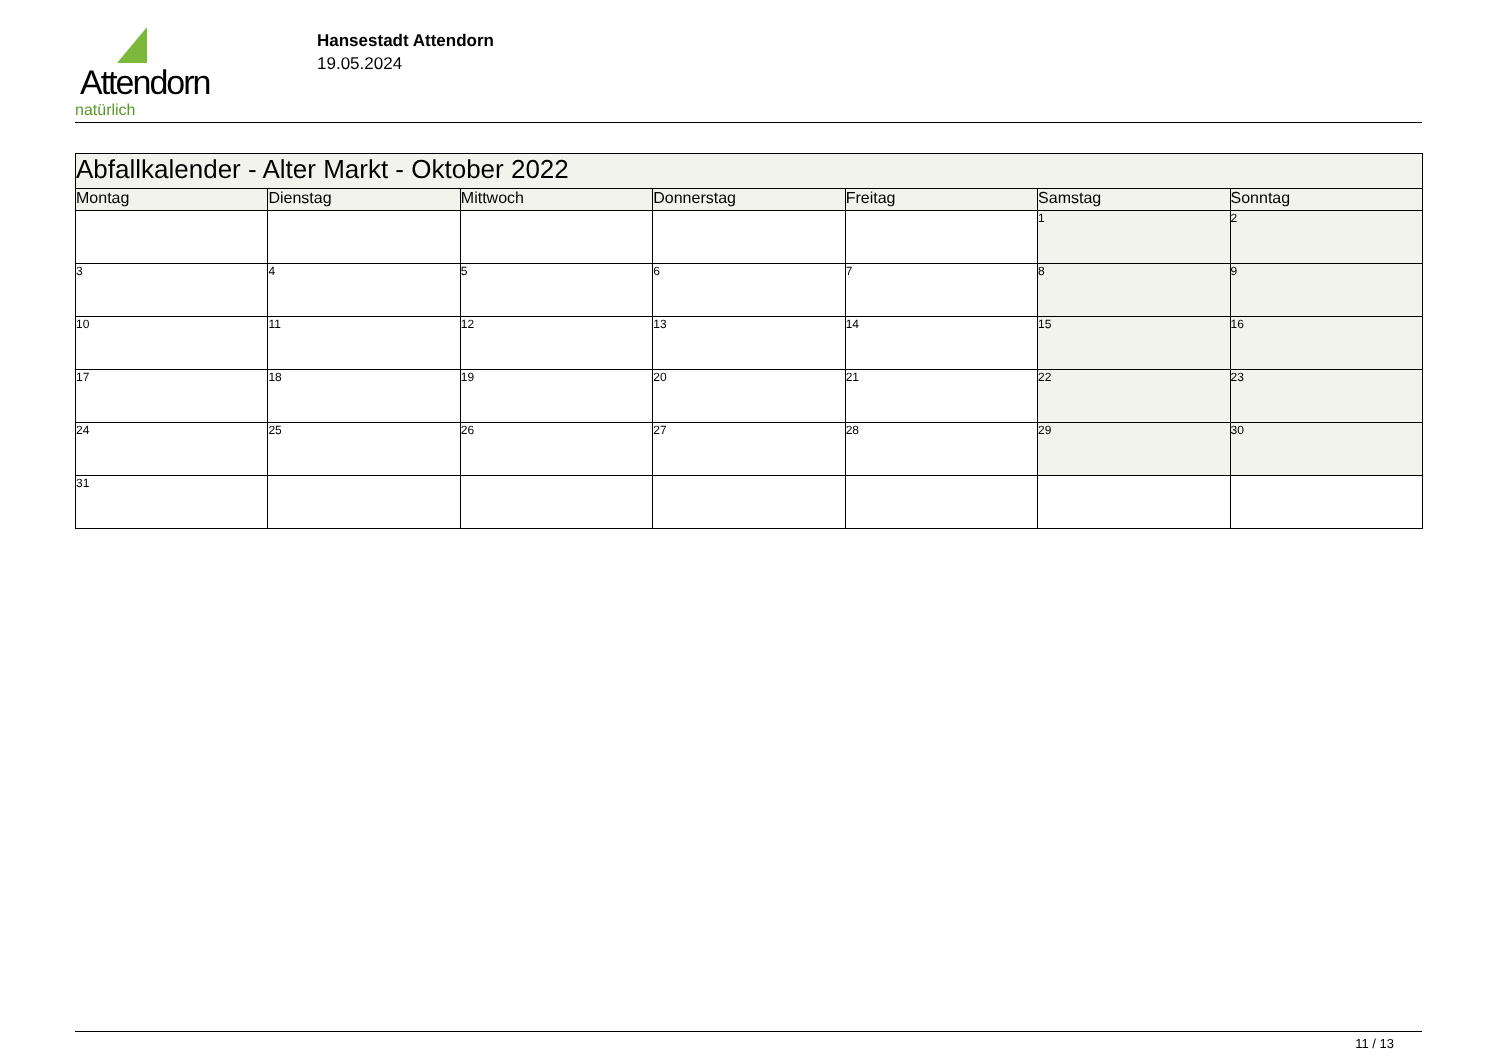Attendorn
natürlich
Hansestadt Attendorn
19.05.2024
| Abfallkalender - Alter Markt - Oktober 2022 | | | | | | |
| --- | --- | --- | --- | --- | --- | --- |
| Montag | Dienstag | Mittwoch | Donnerstag | Freitag | Samstag | Sonntag |
| | | | | | 1 | 2 |
| 3 | 4 | 5 | 6 | 7 | 8 | 9 |
| 10 | 11 | 12 | 13 | 14 | 15 | 16 |
| 17 | 18 | 19 | 20 | 21 | 22 | 23 |
| 24 | 25 | 26 | 27 | 28 | 29 | 30 |
| 31 | | | | | | |
11 / 13